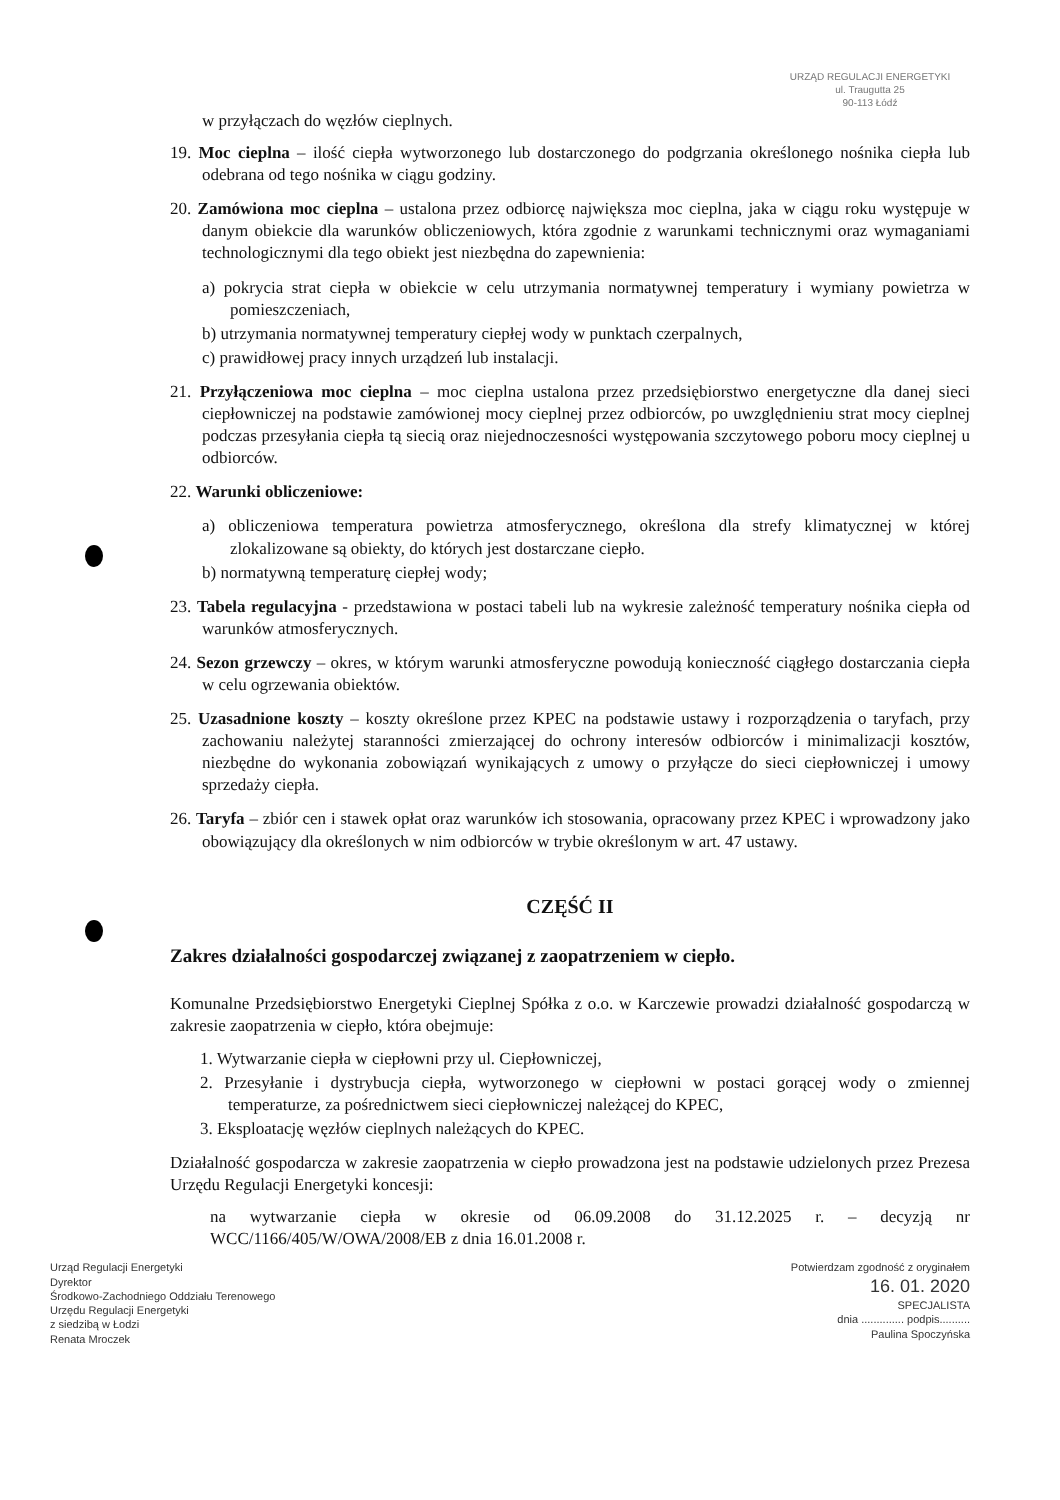URZĄD REGULACJI ENERGETYKI
ul. Traugutta 25
90-113 Łódź
w przyłączach do węzłów cieplnych.
19. Moc cieplna – ilość ciepła wytworzonego lub dostarczonego do podgrzania określonego nośnika ciepła lub odebrana od tego nośnika w ciągu godziny.
20. Zamówiona moc cieplna – ustalona przez odbiorcę największa moc cieplna, jaka w ciągu roku występuje w danym obiekcie dla warunków obliczeniowych, która zgodnie z warunkami technicznymi oraz wymaganiami technologicznymi dla tego obiekt jest niezbędna do zapewnienia:
a) pokrycia strat ciepła w obiekcie w celu utrzymania normatywnej temperatury i wymiany powietrza w pomieszczeniach,
b) utrzymania normatywnej temperatury ciepłej wody w punktach czerpalnych,
c) prawidłowej pracy innych urządzeń lub instalacji.
21. Przyłączeniowa moc cieplna – moc cieplna ustalona przez przedsiębiorstwo energetyczne dla danej sieci ciepłowniczej na podstawie zamówionej mocy cieplnej przez odbiorców, po uwzględnieniu strat mocy cieplnej podczas przesyłania ciepła tą siecią oraz niejednoczesności występowania szczytowego poboru mocy cieplnej u odbiorców.
22. Warunki obliczeniowe:
a) obliczeniowa temperatura powietrza atmosferycznego, określona dla strefy klimatycznej w której zlokalizowane są obiekty, do których jest dostarczane ciepło.
b) normatywną temperaturę ciepłej wody;
23. Tabela regulacyjna - przedstawiona w postaci tabeli lub na wykresie zależność temperatury nośnika ciepła od warunków atmosferycznych.
24. Sezon grzewczy – okres, w którym warunki atmosferyczne powodują konieczność ciągłego dostarczania ciepła w celu ogrzewania obiektów.
25. Uzasadnione koszty – koszty określone przez KPEC na podstawie ustawy i rozporządzenia o taryfach, przy zachowaniu należytej staranności zmierzającej do ochrony interesów odbiorców i minimalizacji kosztów, niezbędne do wykonania zobowiązań wynikających z umowy o przyłącze do sieci ciepłowniczej i umowy sprzedaży ciepła.
26. Taryfa – zbiór cen i stawek opłat oraz warunków ich stosowania, opracowany przez KPEC i wprowadzony jako obowiązujący dla określonych w nim odbiorców w trybie określonym w art. 47 ustawy.
CZĘŚĆ II
Zakres działalności gospodarczej związanej z zaopatrzeniem w ciepło.
Komunalne Przedsiębiorstwo Energetyki Cieplnej Spółka z o.o. w Karczewie prowadzi działalność gospodarczą w zakresie zaopatrzenia w ciepło, która obejmuje:
1. Wytwarzanie ciepła w ciepłowni przy ul. Ciepłowniczej,
2. Przesyłanie i dystrybucja ciepła, wytworzonego w ciepłowni w postaci gorącej wody o zmiennej temperaturze, za pośrednictwem sieci ciepłowniczej należącej do KPEC,
3. Eksploatację węzłów cieplnych należących do KPEC.
Działalność gospodarcza w zakresie zaopatrzenia w ciepło prowadzona jest na podstawie udzielonych przez Prezesa Urzędu Regulacji Energetyki koncesji:
na wytwarzanie ciepła w okresie od 06.09.2008 do 31.12.2025 r. – decyzją nr WCC/1166/405/W/OWA/2008/EB z dnia 16.01.2008 r.
Urząd Regulacji Energetyki
Dyrektor
Środkowo-Zachodniego Oddziału Terenowego
Urzędu Regulacji Energetyki
z siedzibą w Łodzi
Renata Mroczek
Potwierdzam zgodność z oryginałem
16. 01. 2020
SPECJALISTA
dnia .............. podpis..........
Paulina Spoczyńska